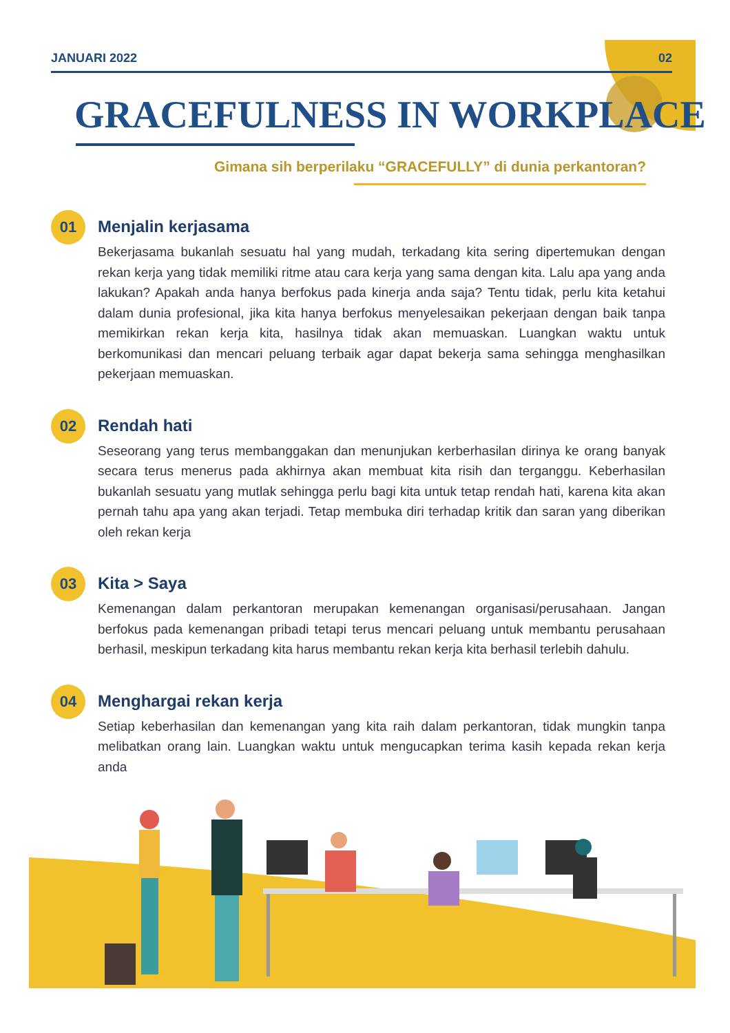JANUARI 2022 02
GRACEFULNESS IN WORKPLACE
Gimana sih berperilaku “GRACEFULLY” di dunia perkantoran?
01
Menjalin kerjasama
Bekerjasama bukanlah sesuatu hal yang mudah, terkadang kita sering dipertemukan dengan rekan kerja yang tidak memiliki ritme atau cara kerja yang sama dengan kita. Lalu apa yang anda lakukan? Apakah anda hanya berfokus pada kinerja anda saja? Tentu tidak, perlu kita ketahui dalam dunia profesional, jika kita hanya berfokus menyelesaikan pekerjaan dengan baik tanpa memikirkan rekan kerja kita, hasilnya tidak akan memuaskan. Luangkan waktu untuk berkomunikasi dan mencari peluang terbaik agar dapat bekerja sama sehingga menghasilkan pekerjaan memuaskan.
02
Rendah hati
Seseorang yang terus membanggakan dan menunjukan kerberhasilan dirinya ke orang banyak secara terus menerus pada akhirnya akan membuat kita risih dan terganggu. Keberhasilan bukanlah sesuatu yang mutlak sehingga perlu bagi kita untuk tetap rendah hati, karena kita akan pernah tahu apa yang akan terjadi. Tetap membuka diri terhadap kritik dan saran yang diberikan oleh rekan kerja
03
Kita > Saya
Kemenangan dalam perkantoran merupakan kemenangan organisasi/perusahaan. Jangan berfokus pada kemenangan pribadi tetapi terus mencari peluang untuk membantu perusahaan berhasil, meskipun terkadang kita harus membantu rekan kerja kita berhasil terlebih dahulu.
04
Menghargai rekan kerja
Setiap keberhasilan dan kemenangan yang kita raih dalam perkantoran, tidak mungkin tanpa melibatkan orang lain. Luangkan waktu untuk mengucapkan terima kasih kepada rekan kerja anda